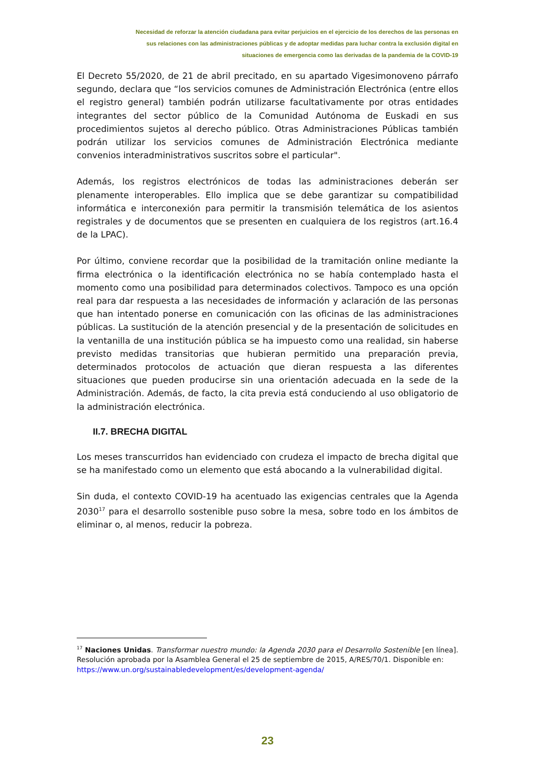Necesidad de reforzar la atención ciudadana para evitar perjuicios en el ejercicio de los derechos de las personas en
sus relaciones con las administraciones públicas y de adoptar medidas para luchar contra la exclusión digital en
situaciones de emergencia como las derivadas de la pandemia de la COVID-19
El Decreto 55/2020, de 21 de abril precitado, en su apartado Vigesimonoveno párrafo segundo, declara que “los servicios comunes de Administración Electrónica (entre ellos el registro general) también podrán utilizarse facultativamente por otras entidades integrantes del sector público de la Comunidad Autónoma de Euskadi en sus procedimientos sujetos al derecho público. Otras Administraciones Públicas también podrán utilizar los servicios comunes de Administración Electrónica mediante convenios interadministrativos suscritos sobre el particular".
Además, los registros electrónicos de todas las administraciones deberán ser plenamente interoperables. Ello implica que se debe garantizar su compatibilidad informática e interconexión para permitir la transmisión telemática de los asientos registrales y de documentos que se presenten en cualquiera de los registros (art.16.4 de la LPAC).
Por último, conviene recordar que la posibilidad de la tramitación online mediante la firma electrónica o la identificación electrónica no se había contemplado hasta el momento como una posibilidad para determinados colectivos. Tampoco es una opción real para dar respuesta a las necesidades de información y aclaración de las personas que han intentado ponerse en comunicación con las oficinas de las administraciones públicas. La sustitución de la atención presencial y de la presentación de solicitudes en la ventanilla de una institución pública se ha impuesto como una realidad, sin haberse previsto medidas transitorias que hubieran permitido una preparación previa, determinados protocolos de actuación que dieran respuesta a las diferentes situaciones que pueden producirse sin una orientación adecuada en la sede de la Administración. Además, de facto, la cita previa está conduciendo al uso obligatorio de la administración electrónica.
II.7. BRECHA DIGITAL
Los meses transcurridos han evidenciado con crudeza el impacto de brecha digital que se ha manifestado como un elemento que está abocando a la vulnerabilidad digital.
Sin duda, el contexto COVID-19 ha acentuado las exigencias centrales que la Agenda 2030<sup>17</sup> para el desarrollo sostenible puso sobre la mesa, sobre todo en los ámbitos de eliminar o, al menos, reducir la pobreza.
<sup>17</sup> Naciones Unidas. Transformar nuestro mundo: la Agenda 2030 para el Desarrollo Sostenible [en línea]. Resolución aprobada por la Asamblea General el 25 de septiembre de 2015, A/RES/70/1. Disponible en:
https://www.un.org/sustainabledevelopment/es/development-agenda/
23